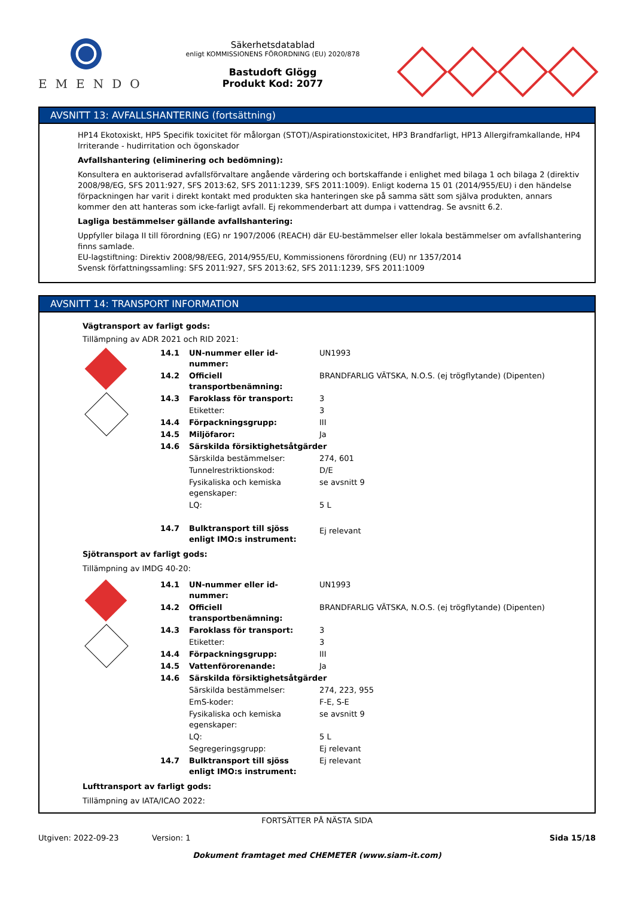EMENDO
Säkerhetsdatablad
enligt KOMMISSIONENS FÖRORDNING (EU) 2020/878
Bastudoft Glögg
Produkt Kod: 2077
AVSNITT 13: AVFALLSHANTERING (fortsättning)
HP14 Ekotoxiskt, HP5 Specifik toxicitet för målorgan (STOT)/Aspirationstoxicitet, HP3 Brandfarligt, HP13 Allergiframkallande, HP4 Irriterande - hudirritation och ögonskador
Avfallshantering (eliminering och bedömning):
Konsultera en auktoriserad avfallsförvaltare angående värdering och bortskaffande i enlighet med bilaga 1 och bilaga 2 (direktiv 2008/98/EG, SFS 2011:927, SFS 2013:62, SFS 2011:1239, SFS 2011:1009). Enligt koderna 15 01 (2014/955/EU) i den händelse förpackningen har varit i direkt kontakt med produkten ska hanteringen ske på samma sätt som själva produkten, annars kommer den att hanteras som icke-farligt avfall. Ej rekommenderbart att dumpa i vattendrag. Se avsnitt 6.2.
Lagliga bestämmelser gällande avfallshantering:
Uppfyller bilaga II till förordning (EG) nr 1907/2006 (REACH) där EU-bestämmelser eller lokala bestämmelser om avfallshantering finns samlade.
EU-lagstiftning: Direktiv 2008/98/EEG, 2014/955/EU, Kommissionens förordning (EU) nr 1357/2014
Svensk författningssamling: SFS 2011:927, SFS 2013:62, SFS 2011:1239, SFS 2011:1009
AVSNITT 14: TRANSPORT INFORMATION
Vägtransport av farligt gods:
Tillämpning av ADR 2021 och RID 2021:
| | 14.1 | UN-nummer eller id-nummer: | UN1993 |
| | 14.2 | Officiell transportbenämning: | BRANDFARLIG VÄTSKA, N.O.S. (ej trögflytande) (Dipenten) |
| | 14.3 | Faroklass för transport: | 3 |
| | | Etiketter: | 3 |
| | 14.4 | Förpackningsgrupp: | III |
| | 14.5 | Miljöfaror: | Ja |
| | 14.6 | Särskilda försiktighetsåtgärder | |
| | | Särskilda bestämmelser: | 274, 601 |
| | | Tunnelrestriktionskod: | D/E |
| | | Fysikaliska och kemiska egenskaper: | se avsnitt 9 |
| | | LQ: | 5 L |
| | 14.7 | Bulktransport till sjöss enligt IMO:s instrument: | Ej relevant |
Sjötransport av farligt gods:
Tillämpning av IMDG 40-20:
| | 14.1 | UN-nummer eller id-nummer: | UN1993 |
| | 14.2 | Officiell transportbenämning: | BRANDFARLIG VÄTSKA, N.O.S. (ej trögflytande) (Dipenten) |
| | 14.3 | Faroklass för transport: | 3 |
| | | Etiketter: | 3 |
| | 14.4 | Förpackningsgrupp: | III |
| | 14.5 | Vattenförorenande: | Ja |
| | 14.6 | Särskilda försiktighetsåtgärder | |
| | | Särskilda bestämmelser: | 274, 223, 955 |
| | | EmS-koder: | F-E, S-E |
| | | Fysikaliska och kemiska egenskaper: | se avsnitt 9 |
| | | LQ: | 5 L |
| | | Segregeringsgrupp: | Ej relevant |
| | 14.7 | Bulktransport till sjöss enligt IMO:s instrument: | Ej relevant |
Lufttransport av farligt gods:
Tillämpning av IATA/ICAO 2022:
FORTSÄTTER PÅ NÄSTA SIDA
Utgiven: 2022-09-23 Version: 1 Sida 15/18
Dokument framtaget med CHEMETER (www.siam-it.com)